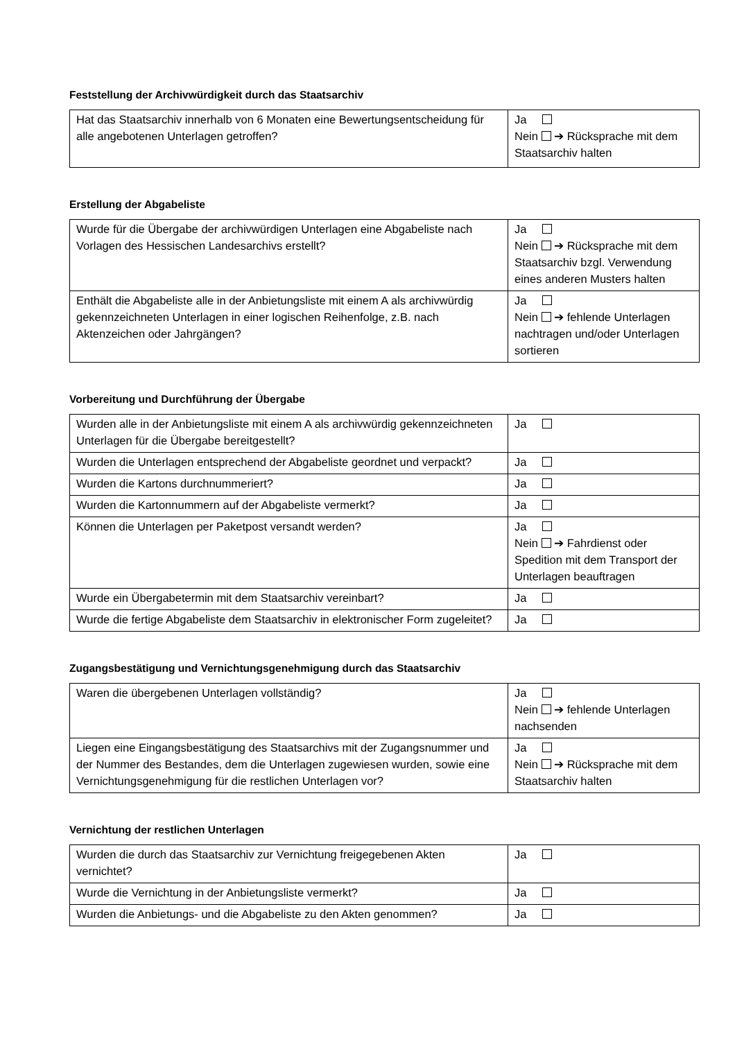Feststellung der Archivwürdigkeit durch das Staatsarchiv
| Hat das Staatsarchiv innerhalb von 6 Monaten eine Bewertungsentscheidung für alle angebotenen Unterlagen getroffen? | Ja Nein ➔ Rücksprache mit dem Staatsarchiv halten |
Erstellung der Abgabeliste
| Wurde für die Übergabe der archivwürdigen Unterlagen eine Abgabeliste nach Vorlagen des Hessischen Landesarchivs erstellt? | Ja Nein ➔ Rücksprache mit dem Staatsarchiv bzgl. Verwendung eines anderen Musters halten |
| Enthält die Abgabeliste alle in der Anbietungsliste mit einem A als archivwürdig gekennzeichneten Unterlagen in einer logischen Reihenfolge, z.B. nach Aktenzeichen oder Jahrgängen? | Ja Nein ➔ fehlende Unterlagen nachtragen und/oder Unterlagen sortieren |
Vorbereitung und Durchführung der Übergabe
| Wurden alle in der Anbietungsliste mit einem A als archivwürdig gekennzeichneten Unterlagen für die Übergabe bereitgestellt? | Ja |
| Wurden die Unterlagen entsprechend der Abgabeliste geordnet und verpackt? | Ja |
| Wurden die Kartons durchnummeriert? | Ja |
| Wurden die Kartonnummern auf der Abgabeliste vermerkt? | Ja |
| Können die Unterlagen per Paketpost versandt werden? | Ja Nein ➔ Fahrdienst oder Spedition mit dem Transport der Unterlagen beauftragen |
| Wurde ein Übergabetermin mit dem Staatsarchiv vereinbart? | Ja |
| Wurde die fertige Abgabeliste dem Staatsarchiv in elektronischer Form zugeleitet? | Ja |
Zugangsbestätigung und Vernichtungsgenehmigung durch das Staatsarchiv
| Waren die übergebenen Unterlagen vollständig? | Ja Nein ➔ fehlende Unterlagen nachsenden |
| Liegen eine Eingangsbestätigung des Staatsarchivs mit der Zugangsnummer und der Nummer des Bestandes, dem die Unterlagen zugewiesen wurden, sowie eine Vernichtungsgenehmigung für die restlichen Unterlagen vor? | Ja Nein ➔ Rücksprache mit dem Staatsarchiv halten |
Vernichtung der restlichen Unterlagen
| Wurden die durch das Staatsarchiv zur Vernichtung freigegebenen Akten vernichtet? | Ja |
| Wurde die Vernichtung in der Anbietungsliste vermerkt? | Ja |
| Wurden die Anbietungs- und die Abgabeliste zu den Akten genommen? | Ja |